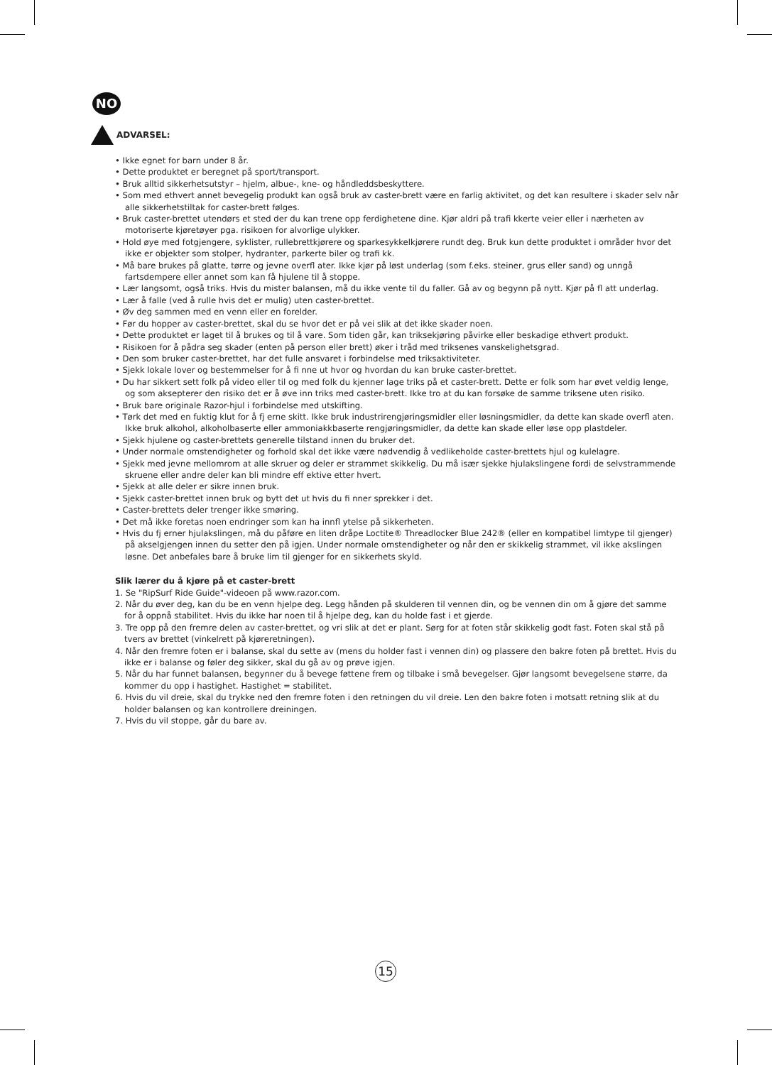NO
ADVARSEL:
• Ikke egnet for barn under 8 år.
• Dette produktet er beregnet på sport/transport.
• Bruk alltid sikkerhetsutstyr – hjelm, albue-, kne- og håndleddsbeskyttere.
• Som med ethvert annet bevegelig produkt kan også bruk av caster-brett være en farlig aktivitet, og det kan resultere i skader selv når alle sikkerhetstiltak for caster-brett følges.
• Bruk caster-brettet utendørs et sted der du kan trene opp ferdighetene dine. Kjør aldri på trafi kkerte veier eller i nærheten av motoriserte kjøretøyer pga. risikoen for alvorlige ulykker.
• Hold øye med fotgjengere, syklister, rullebrettkjørere og sparkesykkelkjørere rundt deg. Bruk kun dette produktet i områder hvor det ikke er objekter som stolper, hydranter, parkerte biler og trafi kk.
• Må bare brukes på glatte, tørre og jevne overfl ater. Ikke kjør på løst underlag (som f.eks. steiner, grus eller sand) og unngå fartsdempere eller annet som kan få hjulene til å stoppe.
• Lær langsomt, også triks. Hvis du mister balansen, må du ikke vente til du faller. Gå av og begynn på nytt. Kjør på fl att underlag.
• Lær å falle (ved å rulle hvis det er mulig) uten caster-brettet.
• Øv deg sammen med en venn eller en forelder.
• Før du hopper av caster-brettet, skal du se hvor det er på vei slik at det ikke skader noen.
• Dette produktet er laget til å brukes og til å vare. Som tiden går, kan triksekjøring påvirke eller beskadige ethvert produkt.
• Risikoen for å pådra seg skader (enten på person eller brett) øker i tråd med triksenes vanskelighetsgrad.
• Den som bruker caster-brettet, har det fulle ansvaret i forbindelse med triksaktiviteter.
• Sjekk lokale lover og bestemmelser for å fi nne ut hvor og hvordan du kan bruke caster-brettet.
• Du har sikkert sett folk på video eller til og med folk du kjenner lage triks på et caster-brett. Dette er folk som har øvet veldig lenge, og som aksepterer den risiko det er å øve inn triks med caster-brett. Ikke tro at du kan forsøke de samme triksene uten risiko.
• Bruk bare originale Razor-hjul i forbindelse med utskifting.
• Tørk det med en fuktig klut for å fj erne skitt. Ikke bruk industrirengjøringsmidler eller løsningsmidler, da dette kan skade overfl aten. Ikke bruk alkohol, alkoholbaserte eller ammoniakkbaserte rengjøringsmidler, da dette kan skade eller løse opp plastdeler.
• Sjekk hjulene og caster-brettets generelle tilstand innen du bruker det.
• Under normale omstendigheter og forhold skal det ikke være nødvendig å vedlikeholde caster-brettets hjul og kulelagre.
• Sjekk med jevne mellomrom at alle skruer og deler er strammet skikkelig. Du må især sjekke hjulakslingene fordi de selvstrammende skruene eller andre deler kan bli mindre eff ektive etter hvert.
• Sjekk at alle deler er sikre innen bruk.
• Sjekk caster-brettet innen bruk og bytt det ut hvis du fi nner sprekker i det.
• Caster-brettets deler trenger ikke smøring.
• Det må ikke foretas noen endringer som kan ha innfl ytelse på sikkerheten.
• Hvis du fj erner hjulakslingen, må du påføre en liten dråpe Loctite® Threadlocker Blue 242® (eller en kompatibel limtype til gjenger) på akselgjengen innen du setter den på igjen. Under normale omstendigheter og når den er skikkelig strammet, vil ikke akslingen løsne. Det anbefales bare å bruke lim til gjenger for en sikkerhets skyld.
Slik lærer du å kjøre på et caster-brett
1. Se "RipSurf Ride Guide"-videoen på www.razor.com.
2. Når du øver deg, kan du be en venn hjelpe deg. Legg hånden på skulderen til vennen din, og be vennen din om å gjøre det samme for å oppnå stabilitet. Hvis du ikke har noen til å hjelpe deg, kan du holde fast i et gjerde.
3. Tre opp på den fremre delen av caster-brettet, og vri slik at det er plant. Sørg for at foten står skikkelig godt fast. Foten skal stå på tvers av brettet (vinkelrett på kjøreretningen).
4. Når den fremre foten er i balanse, skal du sette av (mens du holder fast i vennen din) og plassere den bakre foten på brettet. Hvis du ikke er i balanse og føler deg sikker, skal du gå av og prøve igjen.
5. Når du har funnet balansen, begynner du å bevege føttene frem og tilbake i små bevegelser. Gjør langsomt bevegelsene større, da kommer du opp i hastighet. Hastighet = stabilitet.
6. Hvis du vil dreie, skal du trykke ned den fremre foten i den retningen du vil dreie. Len den bakre foten i motsatt retning slik at du holder balansen og kan kontrollere dreiningen.
7. Hvis du vil stoppe, går du bare av.
15